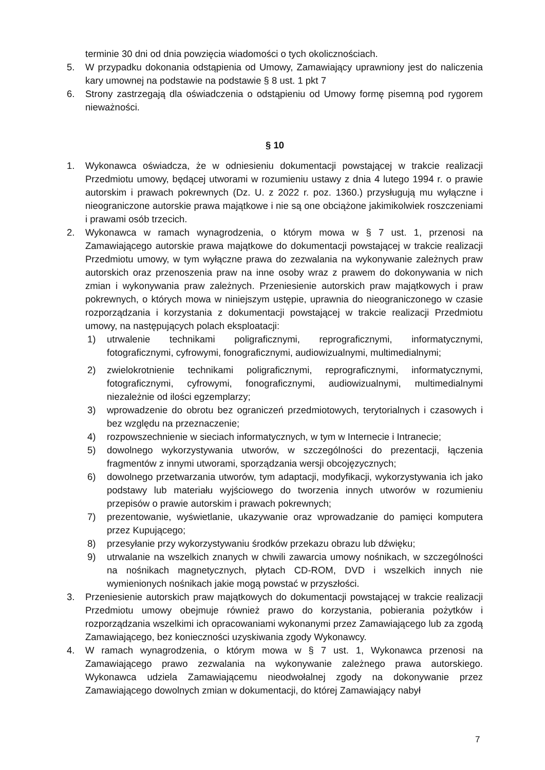terminie 30 dni od dnia powzięcia wiadomości o tych okolicznościach.
5. W przypadku dokonania odstąpienia od Umowy, Zamawiający uprawniony jest do naliczenia kary umownej na podstawie na podstawie § 8 ust. 1 pkt 7
6. Strony zastrzegają dla oświadczenia o odstąpieniu od Umowy formę pisemną pod rygorem nieważności.
§ 10
1. Wykonawca oświadcza, że w odniesieniu dokumentacji powstającej w trakcie realizacji Przedmiotu umowy, będącej utworami w rozumieniu ustawy z dnia 4 lutego 1994 r. o prawie autorskim i prawach pokrewnych (Dz. U. z 2022 r. poz. 1360.) przysługują mu wyłączne i nieograniczone autorskie prawa majątkowe i nie są one obciążone jakimikolwiek roszczeniami i prawami osób trzecich.
2. Wykonawca w ramach wynagrodzenia, o którym mowa w § 7 ust. 1, przenosi na Zamawiającego autorskie prawa majątkowe do dokumentacji powstającej w trakcie realizacji Przedmiotu umowy, w tym wyłączne prawa do zezwalania na wykonywanie zależnych praw autorskich oraz przenoszenia praw na inne osoby wraz z prawem do dokonywania w nich zmian i wykonywania praw zależnych. Przeniesienie autorskich praw majątkowych i praw pokrewnych, o których mowa w niniejszym ustępie, uprawnia do nieograniczonego w czasie rozporządzania i korzystania z dokumentacji powstającej w trakcie realizacji Przedmiotu umowy, na następujących polach eksploatacji:
1) utrwalenie technikami poligraficznymi, reprograficznymi, informatycznymi, fotograficznymi, cyfrowymi, fonograficznymi, audiowizualnymi, multimedialnymi;
2) zwielokrotnienie technikami poligraficznymi, reprograficznymi, informatycznymi, fotograficznymi, cyfrowymi, fonograficznymi, audiowizualnymi, multimedialnymi niezależnie od ilości egzemplarzy;
3) wprowadzenie do obrotu bez ograniczeń przedmiotowych, terytorialnych i czasowych i bez względu na przeznaczenie;
4) rozpowszechnienie w sieciach informatycznych, w tym w Internecie i Intranecie;
5) dowolnego wykorzystywania utworów, w szczególności do prezentacji, łączenia fragmentów z innymi utworami, sporządzania wersji obcojęzycznych;
6) dowolnego przetwarzania utworów, tym adaptacji, modyfikacji, wykorzystywania ich jako podstawy lub materiału wyjściowego do tworzenia innych utworów w rozumieniu przepisów o prawie autorskim i prawach pokrewnych;
7) prezentowanie, wyświetlanie, ukazywanie oraz wprowadzanie do pamięci komputera przez Kupującego;
8) przesyłanie przy wykorzystywaniu środków przekazu obrazu lub dźwięku;
9) utrwalanie na wszelkich znanych w chwili zawarcia umowy nośnikach, w szczególności na nośnikach magnetycznych, płytach CD-ROM, DVD i wszelkich innych nie wymienionych nośnikach jakie mogą powstać w przyszłości.
3. Przeniesienie autorskich praw majątkowych do dokumentacji powstającej w trakcie realizacji Przedmiotu umowy obejmuje również prawo do korzystania, pobierania pożytków i rozporządzania wszelkimi ich opracowaniami wykonanymi przez Zamawiającego lub za zgodą Zamawiającego, bez konieczności uzyskiwania zgody Wykonawcy.
4. W ramach wynagrodzenia, o którym mowa w § 7 ust. 1, Wykonawca przenosi na Zamawiającego prawo zezwalania na wykonywanie zależnego prawa autorskiego. Wykonawca udziela Zamawiającemu nieodwołalnej zgody na dokonywanie przez Zamawiającego dowolnych zmian w dokumentacji, do której Zamawiający nabył
7